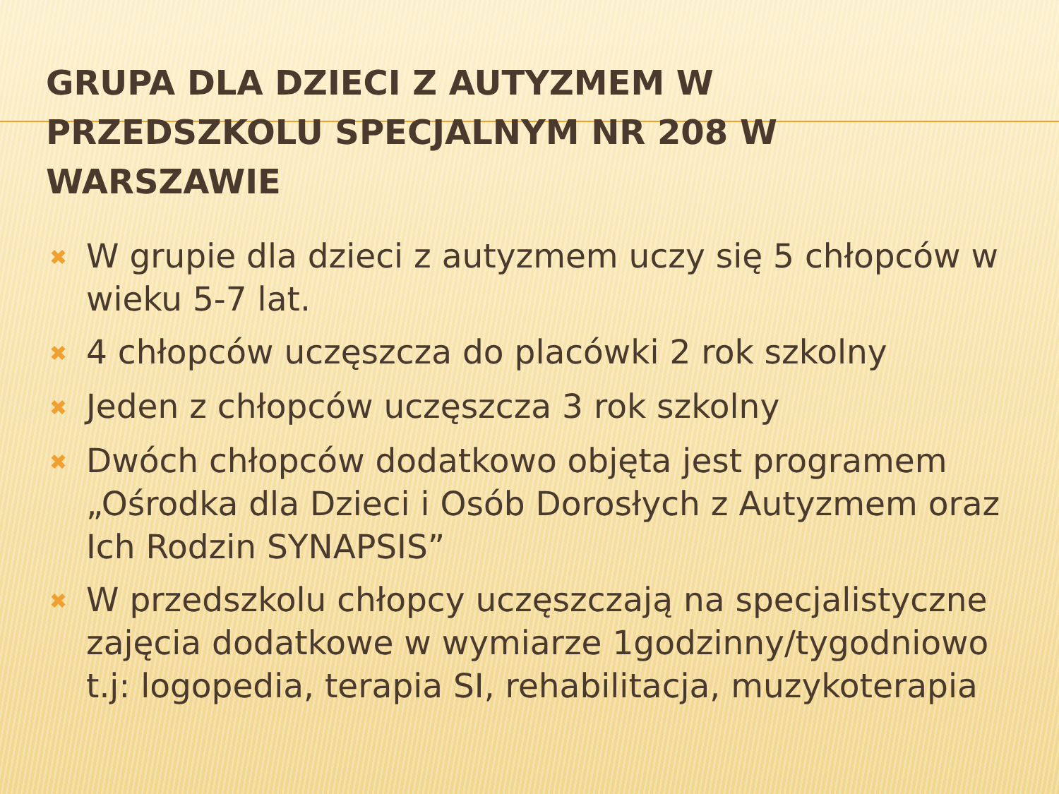GRUPA DLA DZIECI Z AUTYZMEM W PRZEDSZKOLU SPECJALNYM NR 208 W WARSZAWIE
✖ W grupie dla dzieci z autyzmem uczy się 5 chłopców w wieku 5-7 lat.
✖ 4 chłopców uczęszcza do placówki 2 rok szkolny
✖ Jeden z chłopców uczęszcza 3 rok szkolny
✖ Dwóch chłopców dodatkowo objęta jest programem „Ośrodka dla Dzieci i Osób Dorosłych z Autyzmem oraz Ich Rodzin SYNAPSIS”
✖ W przedszkolu chłopcy uczęszczają na specjalistyczne zajęcia dodatkowe w wymiarze 1godzinny/tygodniowo t.j: logopedia, terapia SI, rehabilitacja, muzykoterapia